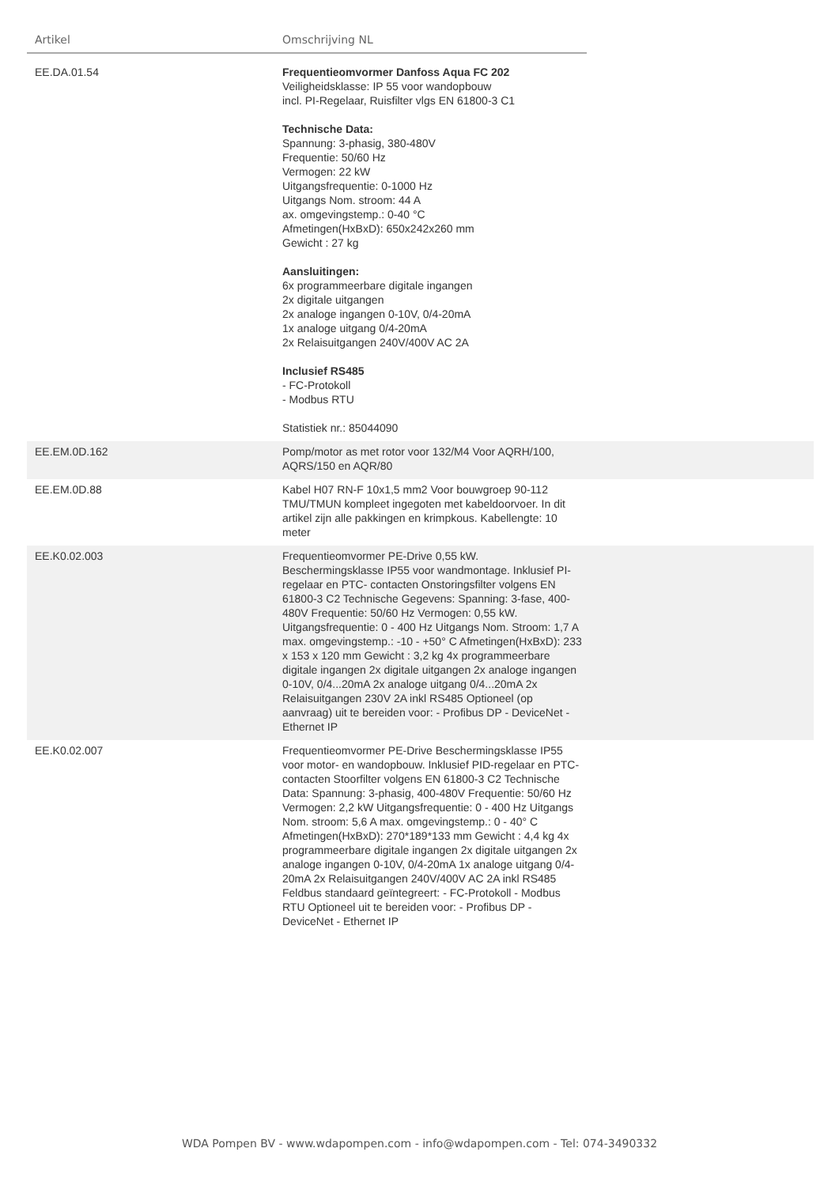Artikel Omschrijving NL
| EE.DA.01.54 | Frequentieomvormer Danfoss Aqua FC 202 Veiligheidsklasse: IP 55 voor wandopbouw incl. PI-Regelaar, Ruisfilter vlgs EN 61800-3 C1 Technische Data: Spannung: 3-phasig, 380-480V Frequentie: 50/60 Hz Vermogen: 22 kW Uitgangsfrequentie: 0-1000 Hz Uitgangs Nom. stroom: 44 A ax. omgevingstemp.: 0-40 °C Afmetingen(HxBxD): 650x242x260 mm Gewicht : 27 kg Aansluitingen: 6x programmeerbare digitale ingangen 2x digitale uitgangen 2x analoge ingangen 0-10V, 0/4-20mA 1x analoge uitgang 0/4-20mA 2x Relaisuitgangen 240V/400V AC 2A Inclusief RS485 - FC-Protokoll - Modbus RTU Statistiek nr.: 85044090 | |
| EE.EM.0D.162 | Pomp/motor as met rotor voor 132/M4 Voor AQRH/100, AQRS/150 en AQR/80 | |
| EE.EM.0D.88 | Kabel H07 RN-F 10x1,5 mm2 Voor bouwgroep 90-112 TMU/TMUN kompleet ingegoten met kabeldoorvoer. In dit artikel zijn alle pakkingen en krimpkous. Kabellengte: 10 meter | |
| EE.K0.02.003 | Frequentieomvormer PE-Drive 0,55 kW. Beschermingsklasse IP55 voor wandmontage. Inklusief PI- regelaar en PTC- contacten Onstoringsfilter volgens EN 61800-3 C2 Technische Gegevens: Spanning: 3-fase, 400-480V Frequentie: 50/60 Hz Vermogen: 0,55 kW. Uitgangsfrequentie: 0 - 400 Hz Uitgangs Nom. Stroom: 1,7 A max. omgevingstemp.: -10 - +50° C Afmetingen(HxBxD): 233 x 153 x 120 mm Gewicht : 3,2 kg 4x programmeerbare digitale ingangen 2x digitale uitgangen 2x analoge ingangen 0-10V, 0/4...20mA 2x analoge uitgang 0/4...20mA 2x Relaisuitgangen 230V 2A inkl RS485 Optioneel (op aanvraag) uit te bereiden voor: - Profibus DP - DeviceNet - Ethernet IP | |
| EE.K0.02.007 | Frequentieomvormer PE-Drive Beschermingsklasse IP55 voor motor- en wandopbouw. Inklusief PID-regelaar en PTC- contacten Stoorfilter volgens EN 61800-3 C2 Technische Data: Spannung: 3-phasig, 400-480V Frequentie: 50/60 Hz Vermogen: 2,2 kW Uitgangsfrequentie: 0 - 400 Hz Uitgangs Nom. stroom: 5,6 A max. omgevingstemp.: 0 - 40° C Afmetingen(HxBxD): 270*189*133 mm Gewicht : 4,4 kg 4x programmeerbare digitale ingangen 2x digitale uitgangen 2x analoge ingangen 0-10V, 0/4-20mA 1x analoge uitgang 0/4-20mA 2x Relaisuitgangen 240V/400V AC 2A inkl RS485 Feldbus standaard geïntegreert: - FC-Protokoll - Modbus RTU Optioneel uit te bereiden voor: - Profibus DP - DeviceNet - Ethernet IP | |
WDA Pompen BV - www.wdapompen.com - info@wdapompen.com - Tel: 074-3490332